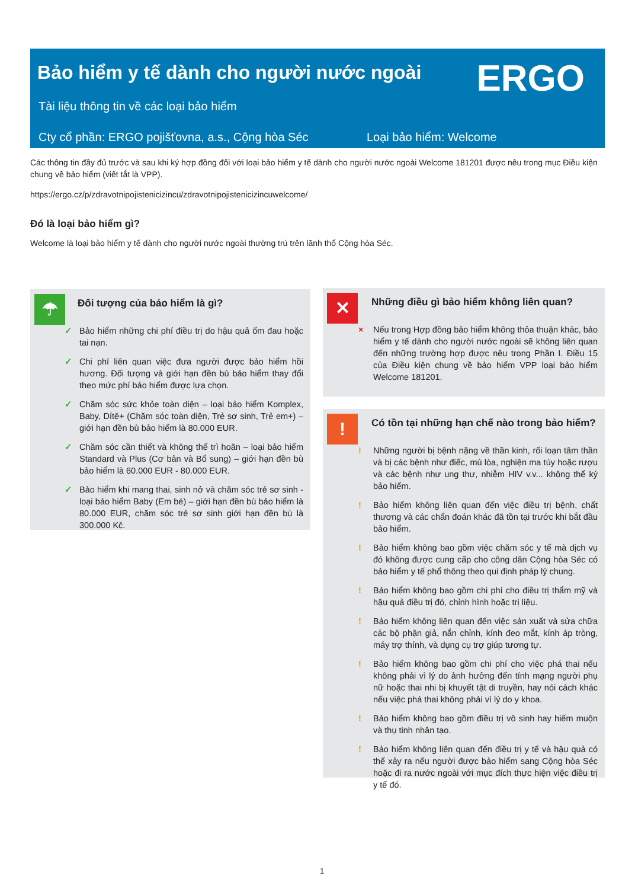Bảo hiểm y tế dành cho người nước ngoài
ERGO
Tài liệu thông tin về các loại bảo hiểm
Cty cổ phần: ERGO pojišťovna, a.s., Cộng hòa Séc
Loại bảo hiểm: Welcome
Các thông tin đầy đủ trước và sau khi ký hợp đồng đối với loại bảo hiểm y tế dành cho người nước ngoài Welcome 181201 được nêu trong mục Điều kiện chung về bảo hiểm (viết tắt là VPP).
https://ergo.cz/p/zdravotnipojistenicizincu/zdravotnipojistenicizincuwelcome/
Đó là loại bảo hiểm gì?
Welcome là loại bảo hiểm y tế dành cho người nước ngoài thường trú trên lãnh thổ Cộng hòa Séc.
☂
Đối tượng của bảo hiểm là gì?
✓ Bảo hiểm những chi phí điều trị do hậu quả ốm đau hoặc tai nạn.
✓ Chi phí liên quan việc đưa người được bảo hiểm hồi hương. Đối tượng và giới hạn đền bù bảo hiểm thay đổi theo mức phí bảo hiểm được lựa chọn.
✓ Chăm sóc sức khỏe toàn diện – loại bảo hiểm Komplex, Baby, Dítě+ (Chăm sóc toàn diện, Trẻ sơ sinh, Trẻ em+) – giới hạn đền bù bảo hiểm là 80.000 EUR.
✓ Chăm sóc cần thiết và không thể trì hoãn – loại bảo hiểm Standard và Plus (Cơ bản và Bổ sung) – giới hạn đền bù bảo hiểm là 60.000 EUR - 80.000 EUR.
✓ Bảo hiểm khi mang thai, sinh nở và chăm sóc trẻ sơ sinh - loại bảo hiểm Baby (Em bé) – giới hạn đền bù bảo hiểm là 80.000 EUR, chăm sóc trẻ sơ sinh giới hạn đền bù là 300.000 Kč.
✕
Những điều gì bảo hiểm không liên quan?
× Nếu trong Hợp đồng bảo hiểm không thỏa thuận khác, bảo hiểm y tế dành cho người nước ngoài sẽ không liên quan đến những trường hợp được nêu trong Phần I. Điều 15 của Điều kiện chung về bảo hiểm VPP loại bảo hiểm Welcome 181201.
!
Có tồn tại những hạn chế nào trong bảo hiểm?
! Những người bị bệnh nặng về thần kinh, rối loạn tâm thần và bị các bệnh như điếc, mù lòa, nghiện ma túy hoặc rượu và các bệnh như ung thư, nhiễm HIV v.v... không thể ký bảo hiểm.
! Bảo hiểm không liên quan đến việc điều trị bệnh, chất thương và các chẩn đoán khác đã tồn tại trước khi bắt đầu bảo hiểm.
! Bảo hiểm không bao gồm việc chăm sóc y tế mà dịch vụ đó không được cung cấp cho công dân Cộng hòa Séc có bảo hiểm y tế phổ thông theo qui định pháp lý chung.
! Bảo hiểm không bao gồm chi phí cho điều trị thẩm mỹ và hậu quả điều trị đó, chỉnh hình hoặc trị liệu.
! Bảo hiểm không liên quan đến việc sản xuất và sửa chữa các bộ phận giả, nắn chỉnh, kính đeo mắt, kính áp tròng, máy trợ thính, và dụng cụ trợ giúp tương tự.
! Bảo hiểm không bao gồm chi phí cho việc phá thai nếu không phải vì lý do ảnh hưởng đến tính mạng người phụ nữ hoặc thai nhi bị khuyết tật di truyền, hay nói cách khác nếu việc phá thai không phải vì lý do y khoa.
! Bảo hiểm không bao gồm điều trị vô sinh hay hiếm muộn và thụ tinh nhân tạo.
! Bảo hiểm không liên quan đến điều trị y tế và hậu quả có thể xảy ra nếu người được bảo hiểm sang Cộng hòa Séc hoặc đi ra nước ngoài với mục đích thực hiện việc điều trị y tế đó.
1